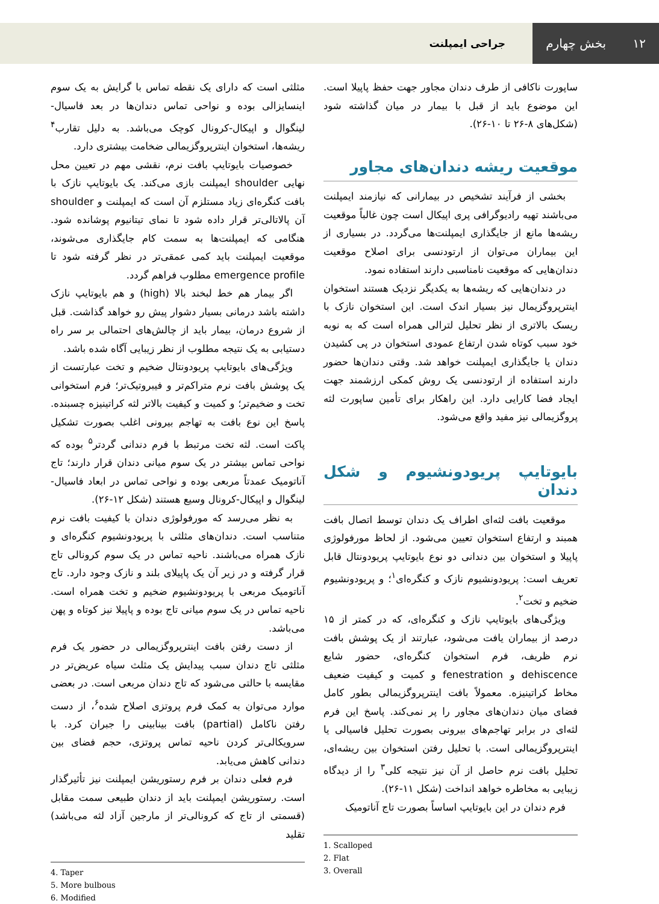۱۲ بخش چهارم
جراحی ایمپلنت
ساپورت ناکافی از طرف دندان مجاور جهت حفظ پاپیلا است. این موضوع باید از قبل با بیمار در میان گذاشته شود (شکل‌های ۸-۲۶ تا ۱۰-۲۶).
موقعیت ریشه دندان‌های مجاور
بخشی از فرآیند تشخیص در بیمارانی که نیازمند ایمپلنت می‌باشند تهیه رادیوگرافی پری اپیکال است چون غالباً موقعیت ریشه‌ها مانع از جایگذاری ایمپلنت‌ها می‌گردد. در بسیاری از این بیماران می‌توان از ارتودنسی برای اصلاح موقعیت دندان‌هایی که موقعیت نامناسبی دارند استفاده نمود.
در دندان‌هایی که ریشه‌ها به یکدیگر نزدیک هستند استخوان اینترپروگزیمال نیز بسیار اندک است. این استخوان نازک با ریسک بالاتری از نظر تحلیل لترالی همراه است که به نوبه خود سبب کوتاه شدن ارتفاع عمودی استخوان در پی کشیدن دندان یا جایگذاری ایمپلنت خواهد شد. وقتی دندان‌ها حضور دارند استفاده از ارتودنسی یک روش کمکی ارزشمند جهت ایجاد فضا کارایی دارد. این راهکار برای تأمین ساپورت لثه پروگزیمالی نیز مفید واقع می‌شود.
بایوتایپ پریودونشیوم و شکل دندان
موقعیت بافت لثه‌ای اطراف یک دندان توسط اتصال بافت همبند و ارتفاع استخوان تعیین می‌شود. از لحاظ مورفولوژی پاپیلا و استخوان بین دندانی دو نوع بایوتایپ پریودونتال قابل تعریف است: پریودونشیوم نازک و کنگره‌ای<sup>۱</sup>؛ و پریودونشیوم ضخیم و تخت<sup>۲</sup>.
ویژگی‌های بایوتایپ نازک و کنگره‌ای، که در کمتر از ۱۵ درصد از بیماران یافت می‌شود، عبارتند از یک پوشش بافت نرم ظریف، فرم استخوان کنگره‌ای، حضور شایع dehiscence و fenestration و کمیت و کیفیت ضعیف مخاط کراتینیزه. معمولاً بافت اینترپروگزیمالی بطور کامل فضای میان دندان‌های مجاور را پر نمی‌کند. پاسخ این فرم لثه‌ای در برابر تهاجم‌های بیرونی بصورت تحلیل فاسیالی یا اینترپروگزیمالی است. با تحلیل رفتن استخوان بین ریشه‌ای، تحلیل بافت نرم حاصل از آن نیز نتیجه کلی<sup>۳</sup> را از دیدگاه زیبایی به مخاطره خواهد انداخت (شکل ۱۱-۲۶).
فرم دندان در این بایوتایپ اساساً بصورت تاج آناتومیک
1. Scalloped
2. Flat
3. Overall
مثلثی است که دارای یک نقطه تماس با گرایش به یک سوم اینسایزالی بوده و نواحی تماس دندان‌ها در بعد فاسیال-لینگوال و اپیکال-کرونال کوچک می‌باشد. به دلیل تقارب<sup>۴</sup> ریشه‌ها، استخوان اینترپروگزیمالی ضخامت بیشتری دارد.
خصوصیات بایوتایپ بافت نرم، نقشی مهم در تعیین محل نهایی shoulder ایمپلنت بازی می‌کند. یک بایوتایپ نازک با بافت کنگره‌ای زیاد مستلزم آن است که ایمپلنت و shoulder آن پالاتالی‌تر قرار داده شود تا نمای تیتانیوم پوشانده شود. هنگامی که ایمپلنت‌ها به سمت کام جایگذاری می‌شوند، موقعیت ایمپلنت باید کمی عمقی‌تر در نظر گرفته شود تا emergence profile مطلوب فراهم گردد.
اگر بیمار هم خط لبخند بالا (high) و هم بایوتایپ نازک داشته باشد درمانی بسیار دشوار پیش رو خواهد گذاشت. قبل از شروع درمان، بیمار باید از چالش‌های احتمالی بر سر راه دستیابی به یک نتیجه مطلوب از نظر زیبایی آگاه شده باشد.
ویژگی‌های بایوتایپ پریودونتال ضخیم و تخت عبارتست از یک پوشش بافت نرم متراکم‌تر و فیبروتیک‌تر؛ فرم استخوانی تخت و ضخیم‌تر؛ و کمیت و کیفیت بالاتر لثه کراتینیزه چسبنده. پاسخ این نوع بافت به تهاجم بیرونی اغلب بصورت تشکیل پاکت است. لثه تخت مرتبط با فرم دندانی گردتر<sup>۵</sup> بوده که نواحی تماس بیشتر در یک سوم میانی دندان قرار دارند؛ تاج آناتومیک عمدتاً مربعی بوده و نواحی تماس در ابعاد فاسیال-لینگوال و اپیکال-کرونال وسیع هستند (شکل ۱۲-۲۶).
به نظر می‌رسد که مورفولوژی دندان با کیفیت بافت نرم متناسب است. دندان‌های مثلثی با پریودونشیوم کنگره‌ای و نازک همراه می‌باشند. ناحیه تماس در یک سوم کرونالی تاج قرار گرفته و در زیر آن یک پاپیلای بلند و نازک وجود دارد. تاج آناتومیک مربعی با پریودونشیوم ضخیم و تخت همراه است. ناحیه تماس در یک سوم میانی تاج بوده و پاپیلا نیز کوتاه و پهن می‌باشد.
از دست رفتن بافت اینترپروگزیمالی در حضور یک فرم مثلثی تاج دندان سبب پیدایش یک مثلث سیاه عریض‌تر در مقایسه با حالتی می‌شود که تاج دندان مربعی است. در بعضی موارد می‌توان به کمک فرم پروتزی اصلاح شده<sup>۶</sup>، از دست رفتن ناکامل (partial) بافت بینابینی را جبران کرد. با سرویکالی‌تر کردن ناحیه تماس پروتزی، حجم فضای بین دندانی کاهش می‌یابد.
فرم فعلی دندان بر فرم رستوریشن ایمپلنت نیز تأثیرگذار است. رستوریشن ایمپلنت باید از دندان طبیعی سمت مقابل (قسمتی از تاج که کرونالی‌تر از مارجین آزاد لثه می‌باشد) تقلید
4. Taper
5. More bulbous
6. Modified